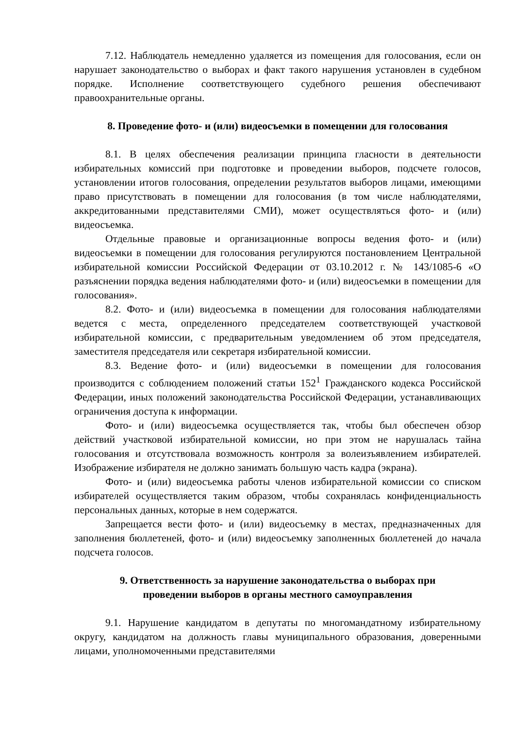7.12. Наблюдатель немедленно удаляется из помещения для голосования, если он нарушает законодательство о выборах и факт такого нарушения установлен в судебном порядке. Исполнение соответствующего судебного решения обеспечивают правоохранительные органы.
8. Проведение фото- и (или) видеосъемки в помещении для голосования
8.1. В целях обеспечения реализации принципа гласности в деятельности избирательных комиссий при подготовке и проведении выборов, подсчете голосов, установлении итогов голосования, определении результатов выборов лицами, имеющими право присутствовать в помещении для голосования (в том числе наблюдателями, аккредитованными представителями СМИ), может осуществляться фото- и (или) видеосъемка.
Отдельные правовые и организационные вопросы ведения фото- и (или) видеосъемки в помещении для голосования регулируются постановлением Центральной избирательной комиссии Российской Федерации от 03.10.2012 г. № 143/1085-6 «О разъяснении порядка ведения наблюдателями фото- и (или) видеосъемки в помещении для голосования».
8.2. Фото- и (или) видеосъемка в помещении для голосования наблюдателями ведется с места, определенного председателем соответствующей участковой избирательной комиссии, с предварительным уведомлением об этом председателя, заместителя председателя или секретаря избирательной комиссии.
8.3. Ведение фото- и (или) видеосъемки в помещении для голосования производится с соблюдением положений статьи 152<sup>1</sup> Гражданского кодекса Российской Федерации, иных положений законодательства Российской Федерации, устанавливающих ограничения доступа к информации.
Фото- и (или) видеосъемка осуществляется так, чтобы был обеспечен обзор действий участковой избирательной комиссии, но при этом не нарушалась тайна голосования и отсутствовала возможность контроля за волеизъявлением избирателей. Изображение избирателя не должно занимать большую часть кадра (экрана).
Фото- и (или) видеосъемка работы членов избирательной комиссии со списком избирателей осуществляется таким образом, чтобы сохранялась конфиденциальность персональных данных, которые в нем содержатся.
Запрещается вести фото- и (или) видеосъемку в местах, предназначенных для заполнения бюллетеней, фото- и (или) видеосъемку заполненных бюллетеней до начала подсчета голосов.
9. Ответственность за нарушение законодательства о выборах при
проведении выборов в органы местного самоуправления
9.1. Нарушение кандидатом в депутаты по многомандатному избирательному округу, кандидатом на должность главы муниципального образования, доверенными лицами, уполномоченными представителями